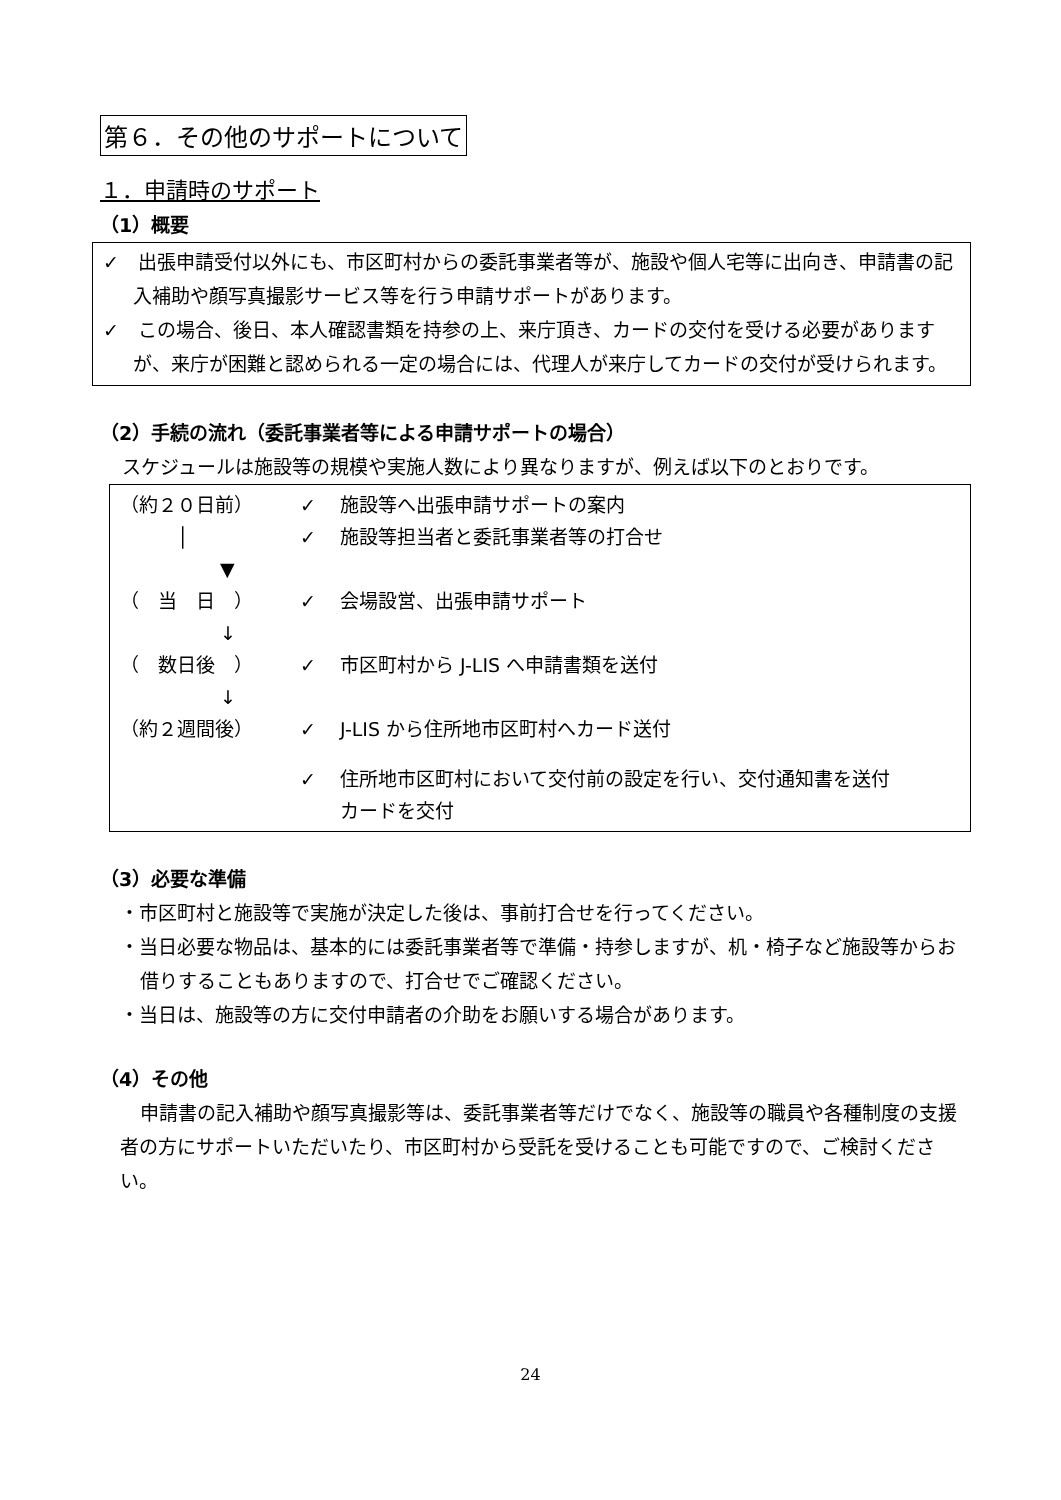第６．その他のサポートについて
１．申請時のサポート
（1）概要
✓　出張申請受付以外にも、市区町村からの委託事業者等が、施設や個人宅等に出向き、申請書の記入補助や顔写真撮影サービス等を行う申請サポートがあります。
✓　この場合、後日、本人確認書類を持参の上、来庁頂き、カードの交付を受ける必要がありますが、来庁が困難と認められる一定の場合には、代理人が来庁してカードの交付が受けられます。
（2）手続の流れ（委託事業者等による申請サポートの場合）
スケジュールは施設等の規模や実施人数により異なりますが、例えば以下のとおりです。
（約２０日前） ✓ 施設等へ出張申請サポートの案内
　　　│ ✓ 施設等担当者と委託事業者等の打合せ
▼
（　当　日　） ✓ 会場設営、出張申請サポート
↓
（　数日後　） ✓ 市区町村から J-LIS へ申請書類を送付
↓
（約２週間後） ✓ J-LIS から住所地市区町村へカード送付
✓ 住所地市区町村において交付前の設定を行い、交付通知書を送付
カードを交付
（3）必要な準備
・市区町村と施設等で実施が決定した後は、事前打合せを行ってください。
・当日必要な物品は、基本的には委託事業者等で準備・持参しますが、机・椅子など施設等からお借りすることもありますので、打合せでご確認ください。
・当日は、施設等の方に交付申請者の介助をお願いする場合があります。
（4）その他
申請書の記入補助や顔写真撮影等は、委託事業者等だけでなく、施設等の職員や各種制度の支援者の方にサポートいただいたり、市区町村から受託を受けることも可能ですので、ご検討ください。
24